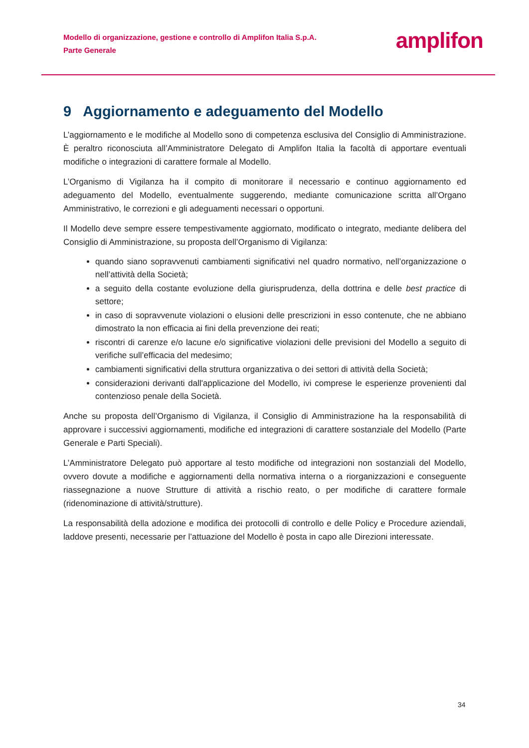Modello di organizzazione, gestione e controllo di Amplifon Italia S.p.A.
Parte Generale
amplifon
9 Aggiornamento e adeguamento del Modello
L’aggiornamento e le modifiche al Modello sono di competenza esclusiva del Consiglio di Amministrazione. È peraltro riconosciuta all’Amministratore Delegato di Amplifon Italia la facoltà di apportare eventuali modifiche o integrazioni di carattere formale al Modello.
L’Organismo di Vigilanza ha il compito di monitorare il necessario e continuo aggiornamento ed adeguamento del Modello, eventualmente suggerendo, mediante comunicazione scritta all’Organo Amministrativo, le correzioni e gli adeguamenti necessari o opportuni.
Il Modello deve sempre essere tempestivamente aggiornato, modificato o integrato, mediante delibera del Consiglio di Amministrazione, su proposta dell’Organismo di Vigilanza:
quando siano sopravvenuti cambiamenti significativi nel quadro normativo, nell’organizzazione o nell’attività della Società;
a seguito della costante evoluzione della giurisprudenza, della dottrina e delle best practice di settore;
in caso di sopravvenute violazioni o elusioni delle prescrizioni in esso contenute, che ne abbiano dimostrato la non efficacia ai fini della prevenzione dei reati;
riscontri di carenze e/o lacune e/o significative violazioni delle previsioni del Modello a seguito di verifiche sull’efficacia del medesimo;
cambiamenti significativi della struttura organizzativa o dei settori di attività della Società;
considerazioni derivanti dall'applicazione del Modello, ivi comprese le esperienze provenienti dal contenzioso penale della Società.
Anche su proposta dell’Organismo di Vigilanza, il Consiglio di Amministrazione ha la responsabilità di approvare i successivi aggiornamenti, modifiche ed integrazioni di carattere sostanziale del Modello (Parte Generale e Parti Speciali).
L’Amministratore Delegato può apportare al testo modifiche od integrazioni non sostanziali del Modello, ovvero dovute a modifiche e aggiornamenti della normativa interna o a riorganizzazioni e conseguente riassegnazione a nuove Strutture di attività a rischio reato, o per modifiche di carattere formale (ridenominazione di attività/strutture).
La responsabilità della adozione e modifica dei protocolli di controllo e delle Policy e Procedure aziendali, laddove presenti, necessarie per l’attuazione del Modello è posta in capo alle Direzioni interessate.
34